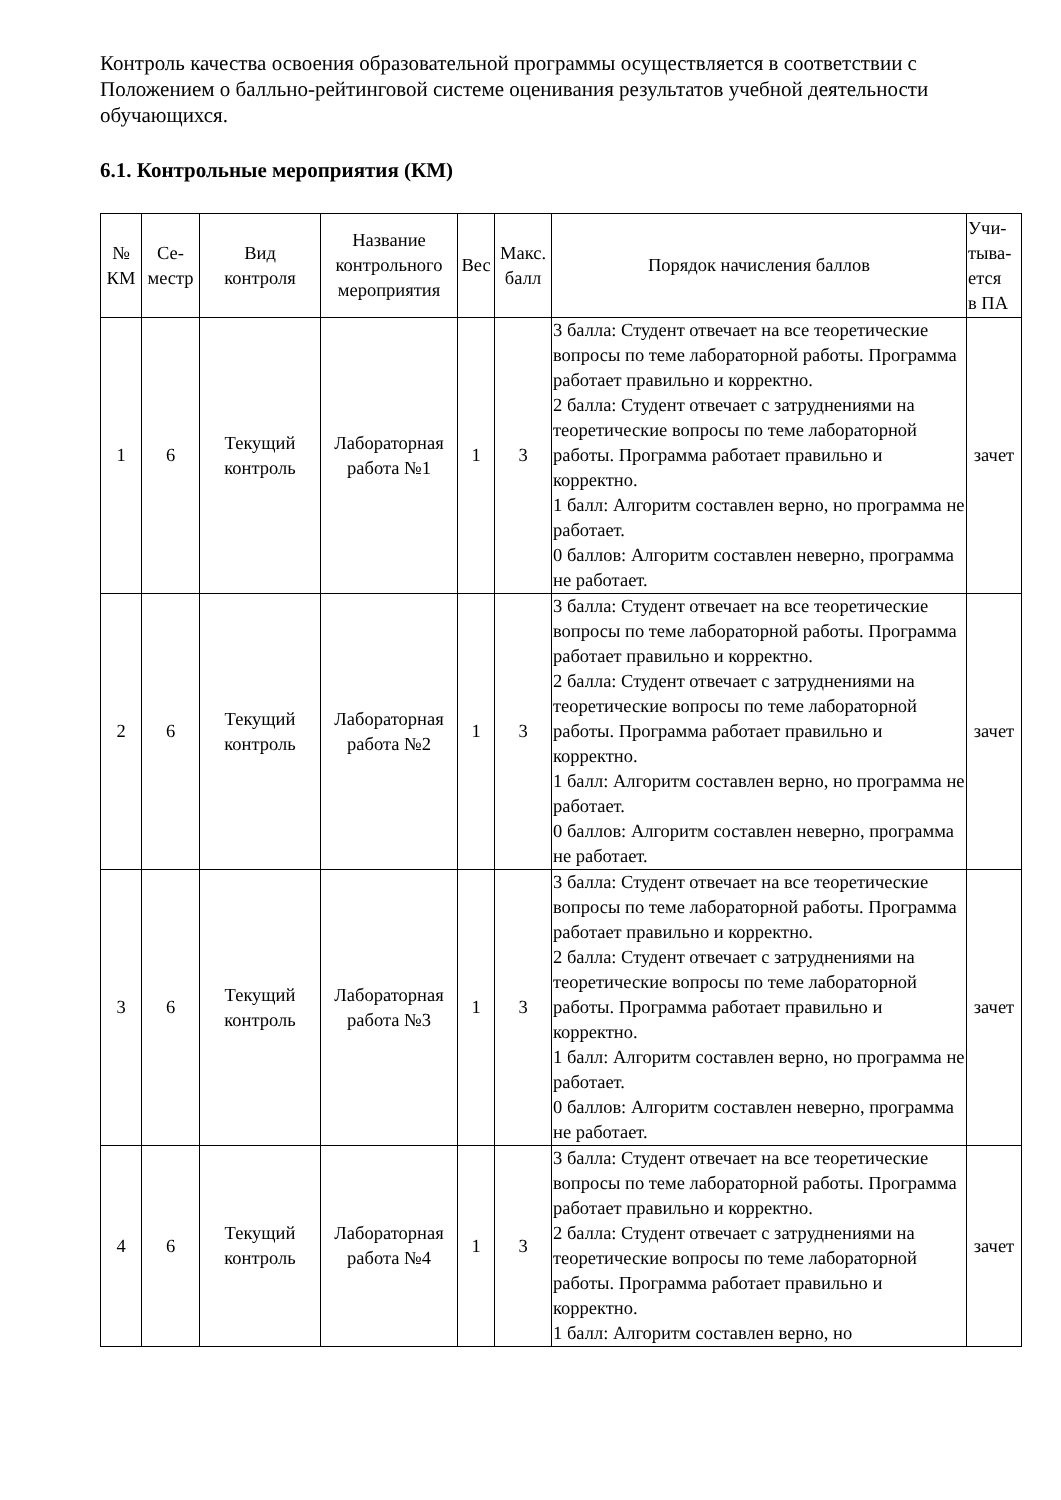Контроль качества освоения образовательной программы осуществляется в соответствии с Положением о балльно-рейтинговой системе оценивания результатов учебной деятельности обучающихся.
6.1. Контрольные мероприятия (КМ)
| № КМ | Се- местр | Вид контроля | Название контрольного мероприятия | Вес | Макс. балл | Порядок начисления баллов | Учи- тыва- ется в ПА |
| --- | --- | --- | --- | --- | --- | --- | --- |
| 1 | 6 | Текущий контроль | Лабораторная работа №1 | 1 | 3 | 3 балла: Студент отвечает на все теоретические вопросы по теме лабораторной работы. Программа работает правильно и корректно. 2 балла: Студент отвечает с затруднениями на теоретические вопросы по теме лабораторной работы. Программа работает правильно и корректно. 1 балл: Алгоритм составлен верно, но программа не работает. 0 баллов: Алгоритм составлен неверно, программа не работает. | зачет |
| 2 | 6 | Текущий контроль | Лабораторная работа №2 | 1 | 3 | 3 балла: Студент отвечает на все теоретические вопросы по теме лабораторной работы. Программа работает правильно и корректно. 2 балла: Студент отвечает с затруднениями на теоретические вопросы по теме лабораторной работы. Программа работает правильно и корректно. 1 балл: Алгоритм составлен верно, но программа не работает. 0 баллов: Алгоритм составлен неверно, программа не работает. | зачет |
| 3 | 6 | Текущий контроль | Лабораторная работа №3 | 1 | 3 | 3 балла: Студент отвечает на все теоретические вопросы по теме лабораторной работы. Программа работает правильно и корректно. 2 балла: Студент отвечает с затруднениями на теоретические вопросы по теме лабораторной работы. Программа работает правильно и корректно. 1 балл: Алгоритм составлен верно, но программа не работает. 0 баллов: Алгоритм составлен неверно, программа не работает. | зачет |
| 4 | 6 | Текущий контроль | Лабораторная работа №4 | 1 | 3 | 3 балла: Студент отвечает на все теоретические вопросы по теме лабораторной работы. Программа работает правильно и корректно. 2 балла: Студент отвечает с затруднениями на теоретические вопросы по теме лабораторной работы. Программа работает правильно и корректно. 1 балл: Алгоритм составлен верно, но | зачет |